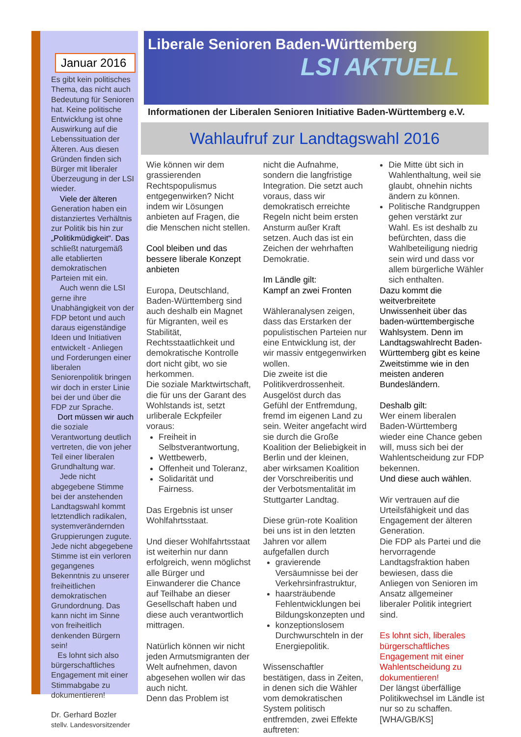Januar 2016
Es gibt kein politisches Thema, das nicht auch Bedeutung für Senioren hat. Keine politische Entwicklung ist ohne Auswirkung auf die Lebenssituation der Älteren. Aus diesen Gründen finden sich Bürger mit liberaler Überzeugung in der LSI wieder.
Viele der älteren Generation haben ein distanziertes Verhältnis zur Politik bis hin zur „Politikmüdigkeit“. Das schließt naturgemäß alle etablierten demokratischen Parteien mit ein.
Auch wenn die LSI gerne ihre Unabhängigkeit von der FDP betont und auch daraus eigenständige Ideen und Initiativen entwickelt - Anliegen und Forderungen einer liberalen Seniorenpolitik bringen wir doch in erster Linie bei der und über die FDP zur Sprache.
Dort müssen wir auch die soziale Verantwortung deutlich vertreten, die von jeher Teil einer liberalen Grundhaltung war.
Jede nicht abgegebene Stimme bei der anstehenden Landtagswahl kommt letztendlich radikalen, systemverändernden Gruppierungen zugute. Jede nicht abgegebene Stimme ist ein verloren gegangenes Bekenntnis zu unserer freiheitlichen demokratischen Grundordnung. Das kann nicht im Sinne von freiheitlich denkenden Bürgern sein!
Es lohnt sich also bürgerschaftliches Engagement mit einer Stimmabgabe zu dokumentieren!
Dr. Gerhard Bozler
stellv. Landesvorsitzender
Liberale Senioren Baden-Württemberg
LSI AKTUELL
Informationen der Liberalen Senioren Initiative Baden-Württemberg e.V.
Wahlaufruf zur Landtagswahl 2016
Wie können wir dem grassierenden Rechtspopulismus entgegenwirken? Nicht indem wir Lösungen anbieten auf Fragen, die die Menschen nicht stellen.
Cool bleiben und das bessere liberale Konzept anbieten
Europa, Deutschland, Baden-Württemberg sind auch deshalb ein Magnet für Migranten, weil es Stabilität, Rechtsstaatlichkeit und demokratische Kontrolle dort nicht gibt, wo sie herkommen.
Die soziale Marktwirtschaft, die für uns der Garant des Wohlstands ist, setzt urliberale Eckpfeiler voraus:
Freiheit in Selbstverantwortung,
Wettbewerb,
Offenheit und Toleranz,
Solidarität und Fairness.
Das Ergebnis ist unser Wohlfahrtsstaat.
Und dieser Wohlfahrtsstaat ist weiterhin nur dann erfolgreich, wenn möglichst alle Bürger und Einwanderer die Chance auf Teilhabe an dieser Gesellschaft haben und diese auch verantwortlich mittragen.
Natürlich können wir nicht jeden Armutsmigranten der Welt aufnehmen, davon abgesehen wollen wir das auch nicht.
Denn das Problem ist
nicht die Aufnahme, sondern die langfristige Integration. Die setzt auch voraus, dass wir demokratisch erreichte Regeln nicht beim ersten Ansturm außer Kraft setzen. Auch das ist ein Zeichen der wehrhaften Demokratie.
Im Ländle gilt:
Kampf an zwei Fronten
Wähleranalysen zeigen, dass das Erstarken der populistischen Parteien nur eine Entwicklung ist, der wir massiv entgegenwirken wollen.
Die zweite ist die Politikverdrossenheit. Ausgelöst durch das Gefühl der Entfremdung, fremd im eigenen Land zu sein. Weiter angefacht wird sie durch die Große Koalition der Beliebigkeit in Berlin und der kleinen, aber wirksamen Koalition der Vorschreiberitis und der Verbotsmentalität im Stuttgarter Landtag.
Diese grün-rote Koalition bei uns ist in den letzten Jahren vor allem aufgefallen durch
gravierende Versäumnisse bei der Verkehrsinfrastruktur,
haarsträubende Fehlentwicklungen bei Bildungskonzepten und
konzeptionslosem Durchwurschteln in der Energiepolitik.
Wissenschaftler bestätigen, dass in Zeiten, in denen sich die Wähler vom demokratischen System politisch entfremden, zwei Effekte auftreten:
Die Mitte übt sich in Wahlenthaltung, weil sie glaubt, ohnehin nichts ändern zu können.
Politische Randgruppen gehen verstärkt zur Wahl. Es ist deshalb zu befürchten, dass die Wahlbeteiligung niedrig sein wird und dass vor allem bürgerliche Wähler sich enthalten.
Dazu kommt die weitverbreitete Unwissenheit über das baden-württembergische Wahlsystem. Denn im Landtagswahlrecht Baden-Württemberg gibt es keine Zweitstimme wie in den meisten anderen Bundesländern.
Deshalb gilt:
Wer einem liberalen Baden-Württemberg wieder eine Chance geben will, muss sich bei der Wahlentscheidung zur FDP bekennen.
Und diese auch wählen.
Wir vertrauen auf die Urteilsfähigkeit und das Engagement der älteren Generation.
Die FDP als Partei und die hervorragende Landtagsfraktion haben bewiesen, dass die Anliegen von Senioren im Ansatz allgemeiner liberaler Politik integriert sind.
Es lohnt sich, liberales bürgerschaftliches Engagement mit einer Wahlentscheidung zu dokumentieren!
Der längst überfällige Politikwechsel im Ländle ist nur so zu schaffen.
[WHA/GB/KS]